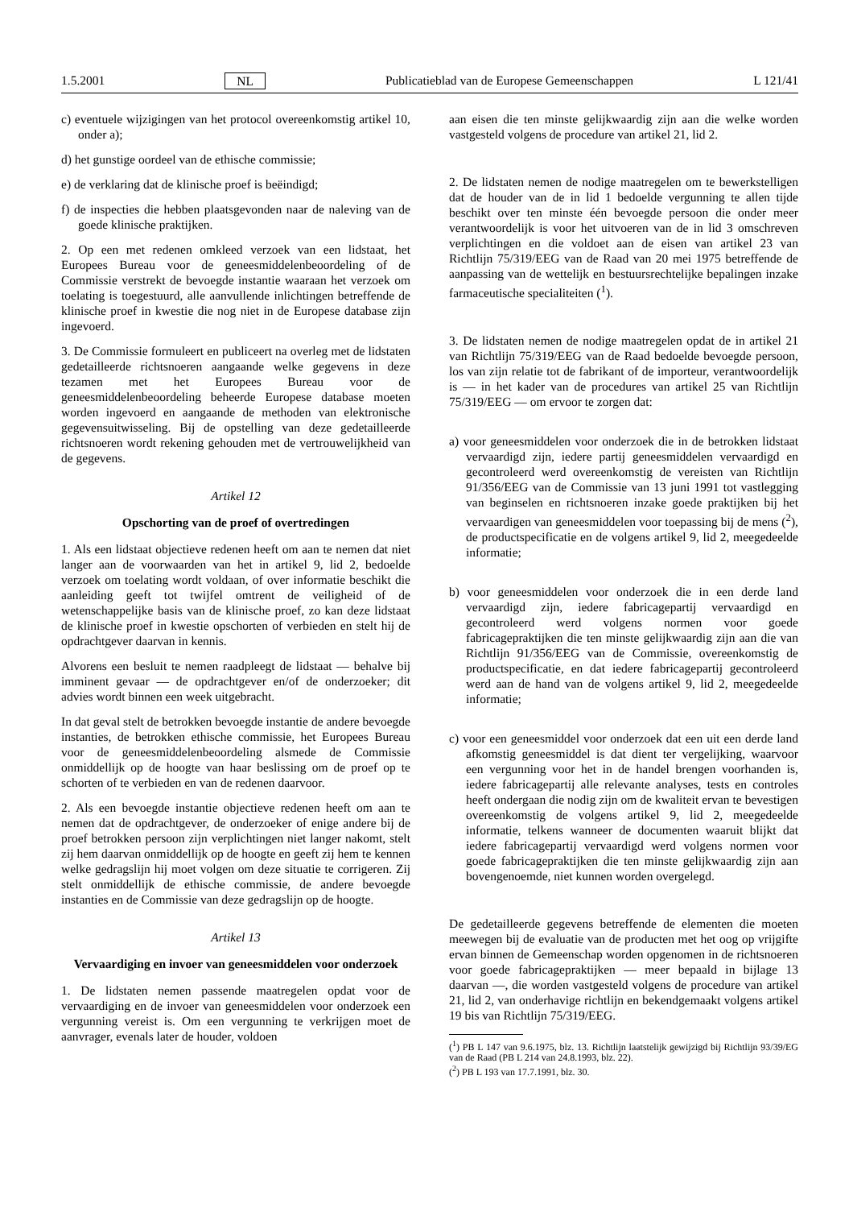1.5.2001 NL Publicatieblad van de Europese Gemeenschappen L 121/41
c) eventuele wijzigingen van het protocol overeenkomstig artikel 10, onder a);
d) het gunstige oordeel van de ethische commissie;
e) de verklaring dat de klinische proef is beëindigd;
f) de inspecties die hebben plaatsgevonden naar de naleving van de goede klinische praktijken.
2. Op een met redenen omkleed verzoek van een lidstaat, het Europees Bureau voor de geneesmiddelenbeoordeling of de Commissie verstrekt de bevoegde instantie waaraan het verzoek om toelating is toegestuurd, alle aanvullende inlichtingen betreffende de klinische proef in kwestie die nog niet in de Europese database zijn ingevoerd.
3. De Commissie formuleert en publiceert na overleg met de lidstaten gedetailleerde richtsnoeren aangaande welke gegevens in deze tezamen met het Europees Bureau voor de geneesmiddelenbeoordeling beheerde Europese database moeten worden ingevoerd en aangaande de methoden van elektronische gegevensuitwisseling. Bij de opstelling van deze gedetailleerde richtsnoeren wordt rekening gehouden met de vertrouwelijkheid van de gegevens.
Artikel 12
Opschorting van de proef of overtredingen
1. Als een lidstaat objectieve redenen heeft om aan te nemen dat niet langer aan de voorwaarden van het in artikel 9, lid 2, bedoelde verzoek om toelating wordt voldaan, of over informatie beschikt die aanleiding geeft tot twijfel omtrent de veiligheid of de wetenschappelijke basis van de klinische proef, zo kan deze lidstaat de klinische proef in kwestie opschorten of verbieden en stelt hij de opdrachtgever daarvan in kennis.
Alvorens een besluit te nemen raadpleegt de lidstaat — behalve bij imminent gevaar — de opdrachtgever en/of de onderzoeker; dit advies wordt binnen een week uitgebracht.
In dat geval stelt de betrokken bevoegde instantie de andere bevoegde instanties, de betrokken ethische commissie, het Europees Bureau voor de geneesmiddelenbeoordeling alsmede de Commissie onmiddellijk op de hoogte van haar beslissing om de proef op te schorten of te verbieden en van de redenen daarvoor.
2. Als een bevoegde instantie objectieve redenen heeft om aan te nemen dat de opdrachtgever, de onderzoeker of enige andere bij de proef betrokken persoon zijn verplichtingen niet langer nakomt, stelt zij hem daarvan onmiddellijk op de hoogte en geeft zij hem te kennen welke gedragslijn hij moet volgen om deze situatie te corrigeren. Zij stelt onmiddellijk de ethische commissie, de andere bevoegde instanties en de Commissie van deze gedragslijn op de hoogte.
Artikel 13
Vervaardiging en invoer van geneesmiddelen voor onderzoek
1. De lidstaten nemen passende maatregelen opdat voor de vervaardiging en de invoer van geneesmiddelen voor onderzoek een vergunning vereist is. Om een vergunning te verkrijgen moet de aanvrager, evenals later de houder, voldoen
aan eisen die ten minste gelijkwaardig zijn aan die welke worden vastgesteld volgens de procedure van artikel 21, lid 2.
2. De lidstaten nemen de nodige maatregelen om te bewerkstelligen dat de houder van de in lid 1 bedoelde vergunning te allen tijde beschikt over ten minste één bevoegde persoon die onder meer verantwoordelijk is voor het uitvoeren van de in lid 3 omschreven verplichtingen en die voldoet aan de eisen van artikel 23 van Richtlijn 75/319/EEG van de Raad van 20 mei 1975 betreffende de aanpassing van de wettelijk en bestuursrechtelijke bepalingen inzake farmaceutische specialiteiten (<sup>1</sup>).
3. De lidstaten nemen de nodige maatregelen opdat de in artikel 21 van Richtlijn 75/319/EEG van de Raad bedoelde bevoegde persoon, los van zijn relatie tot de fabrikant of de importeur, verantwoordelijk is — in het kader van de procedures van artikel 25 van Richtlijn 75/319/EEG — om ervoor te zorgen dat:
a) voor geneesmiddelen voor onderzoek die in de betrokken lidstaat vervaardigd zijn, iedere partij geneesmiddelen vervaardigd en gecontroleerd werd overeenkomstig de vereisten van Richtlijn 91/356/EEG van de Commissie van 13 juni 1991 tot vastlegging van beginselen en richtsnoeren inzake goede praktijken bij het vervaardigen van geneesmiddelen voor toepassing bij de mens (<sup>2</sup>), de productspecificatie en de volgens artikel 9, lid 2, meegedeelde informatie;
b) voor geneesmiddelen voor onderzoek die in een derde land vervaardigd zijn, iedere fabricagepartij vervaardigd en gecontroleerd werd volgens normen voor goede fabricagepraktijken die ten minste gelijkwaardig zijn aan die van Richtlijn 91/356/EEG van de Commissie, overeenkomstig de productspecificatie, en dat iedere fabricagepartij gecontroleerd werd aan de hand van de volgens artikel 9, lid 2, meegedeelde informatie;
c) voor een geneesmiddel voor onderzoek dat een uit een derde land afkomstig geneesmiddel is dat dient ter vergelijking, waarvoor een vergunning voor het in de handel brengen voorhanden is, iedere fabricagepartij alle relevante analyses, tests en controles heeft ondergaan die nodig zijn om de kwaliteit ervan te bevestigen overeenkomstig de volgens artikel 9, lid 2, meegedeelde informatie, telkens wanneer de documenten waaruit blijkt dat iedere fabricagepartij vervaardigd werd volgens normen voor goede fabricagepraktijken die ten minste gelijkwaardig zijn aan bovengenoemde, niet kunnen worden overgelegd.
De gedetailleerde gegevens betreffende de elementen die moeten meewegen bij de evaluatie van de producten met het oog op vrijgifte ervan binnen de Gemeenschap worden opgenomen in de richtsnoeren voor goede fabricagepraktijken — meer bepaald in bijlage 13 daarvan —, die worden vastgesteld volgens de procedure van artikel 21, lid 2, van onderhavige richtlijn en bekendgemaakt volgens artikel 19 bis van Richtlijn 75/319/EEG.
(<sup>1</sup>) PB L 147 van 9.6.1975, blz. 13. Richtlijn laatstelijk gewijzigd bij Richtlijn 93/39/EG van de Raad (PB L 214 van 24.8.1993, blz. 22).
(<sup>2</sup>) PB L 193 van 17.7.1991, blz. 30.